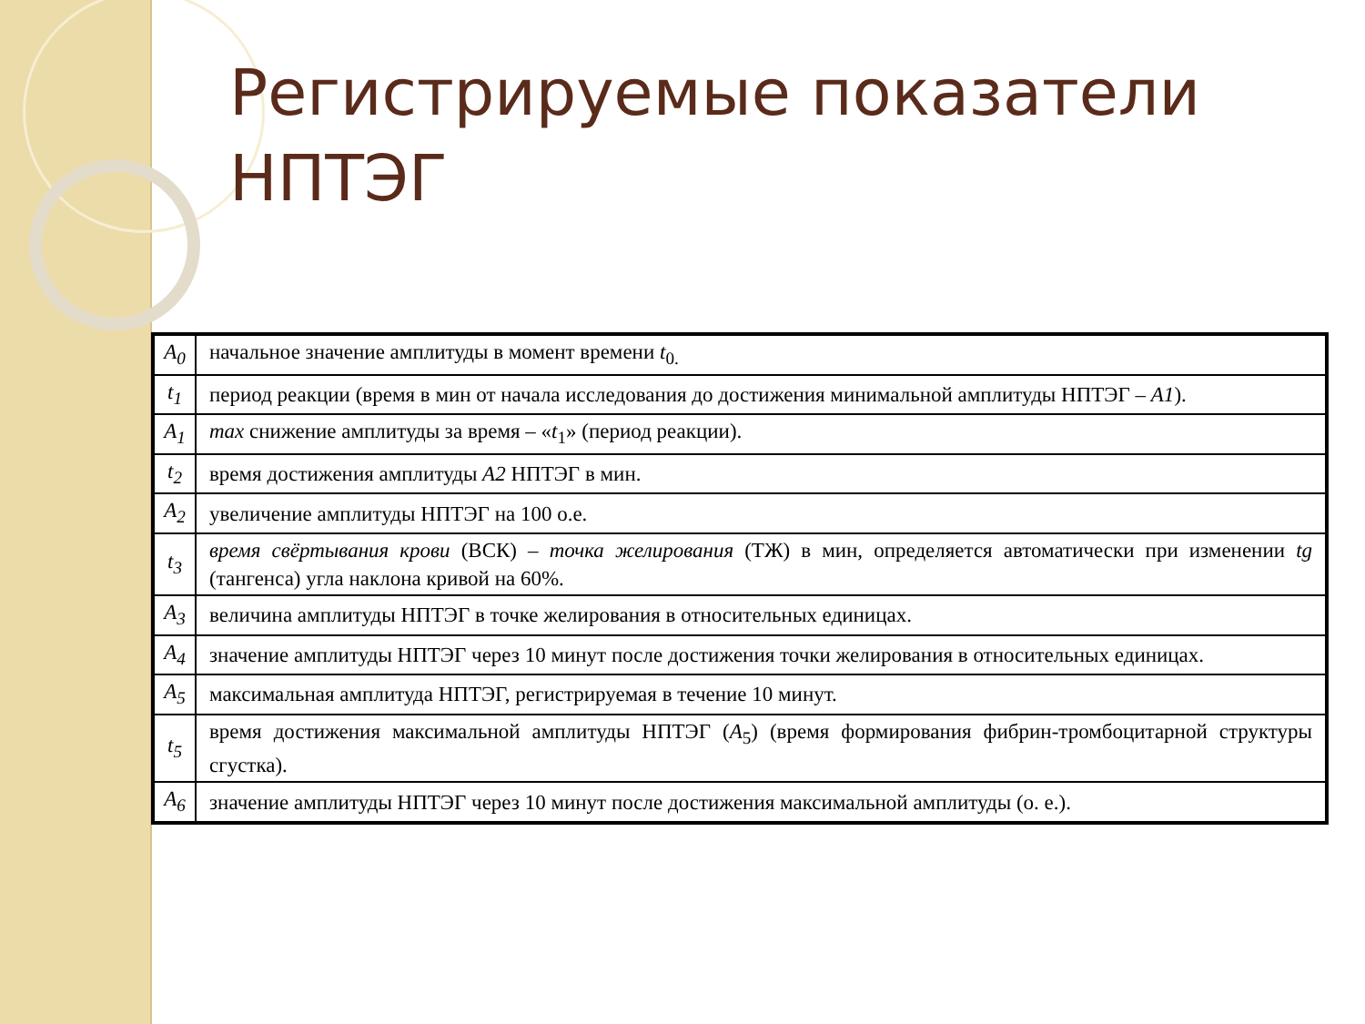Регистрируемые показатели НПТЭГ
| A<sub>0</sub> | начальное значение амплитуды в момент времени t<sub>0.</sub> |
| t<sub>1</sub> | период реакции (время в мин от начала исследования до достижения минимальной амплитуды НПТЭГ – A1 ). |
| A<sub>1</sub> | max снижение амплитуды за время – « t<sub>1</sub>» (период реакции). |
| t<sub>2</sub> | время достижения амплитуды A2 НПТЭГ в мин. |
| A<sub>2</sub> | увеличение амплитуды НПТЭГ на 100 о.е. |
| t<sub>3</sub> | время свёртывания крови (ВСК) – точка желирования (ТЖ) в мин, определяется автоматически при изменении tg (тангенса) угла наклона кривой на 60%. |
| A<sub>3</sub> | величина амплитуды НПТЭГ в точке желирования в относительных единицах. |
| A<sub>4</sub> | значение амплитуды НПТЭГ через 10 минут после достижения точки желирования в относительных единицах. |
| A<sub>5</sub> | максимальная амплитуда НПТЭГ, регистрируемая в течение 10 минут. |
| t<sub>5</sub> | время достижения максимальной амплитуды НПТЭГ ( A<sub>5</sub>) (время формирования фибрин-тромбоцитарной структуры сгустка). |
| A<sub>6</sub> | значение амплитуды НПТЭГ через 10 минут после достижения максимальной амплитуды (о. е.). |